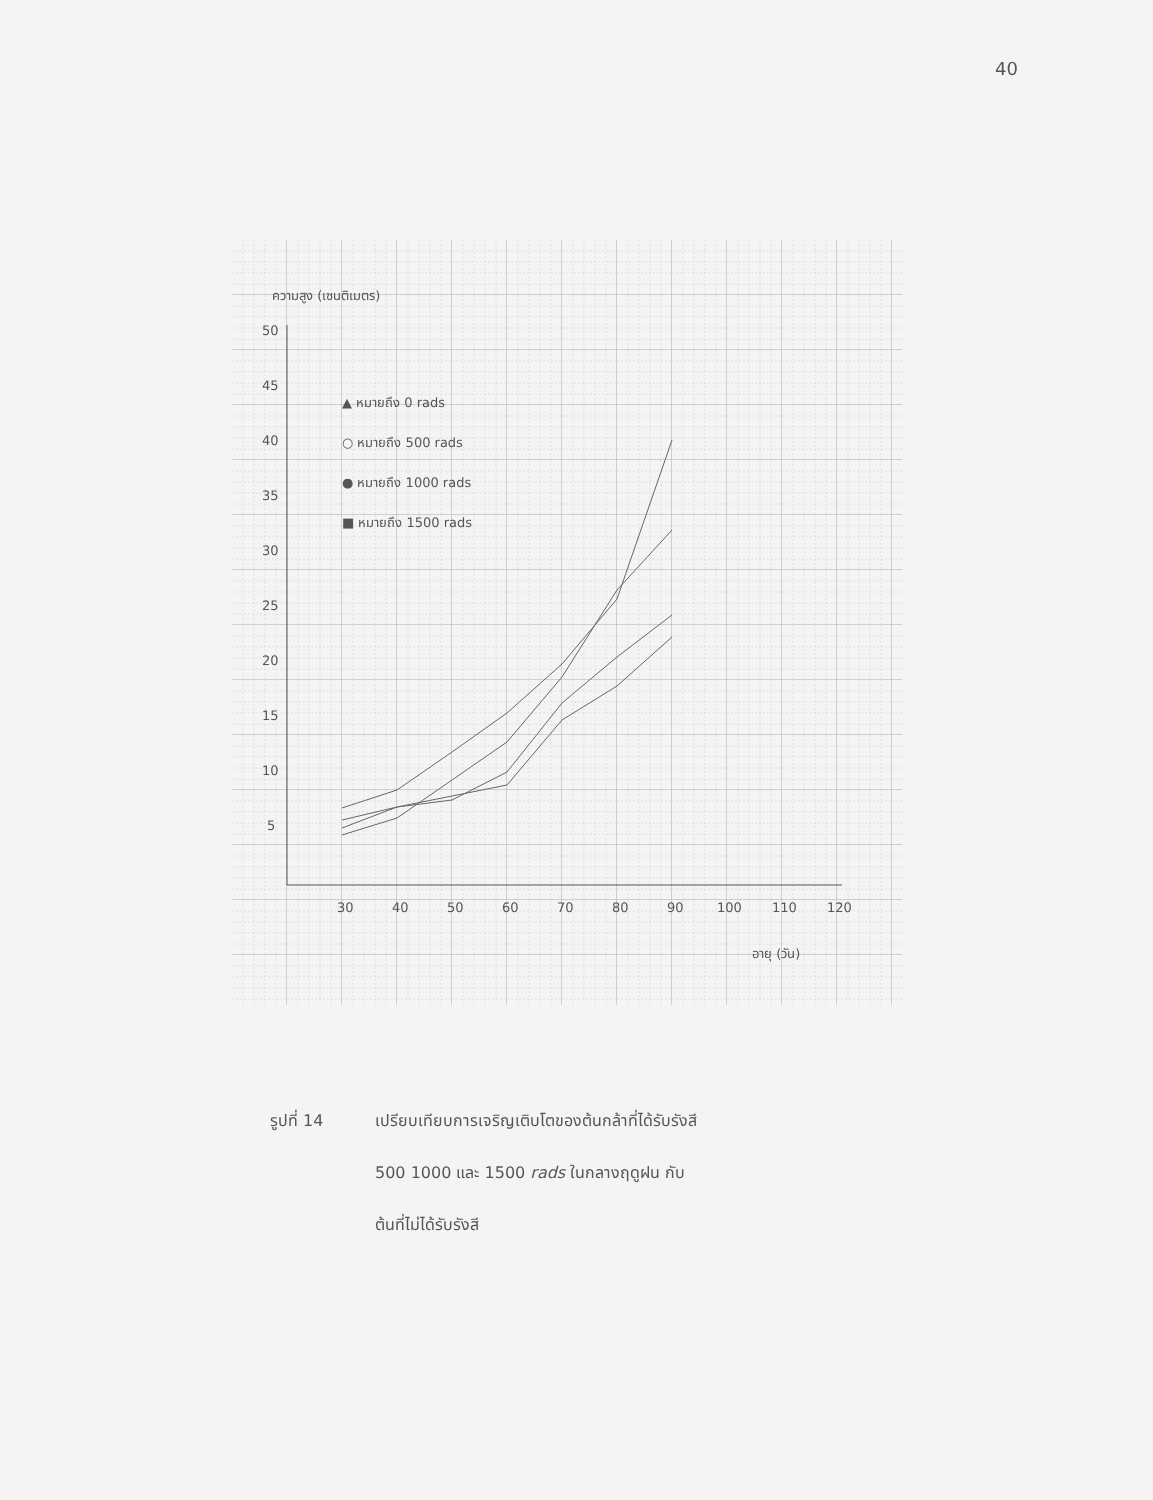40
ความสูง (เซนติเมตร)
50
45
40
35
30
25
20
15
10
5
30
40
50
60
70
80
90
100
110
120
อายุ (วัน)
▲ หมายถึง 0 rads
○ หมายถึง 500 rads
● หมายถึง 1000 rads
■ หมายถึง 1500 rads
รูปที่ 14 เปรียบเทียบการเจริญเติบโตของต้นกล้าที่ได้รับรังสี
500 1000 และ 1500 rads ในกลางฤดูฝน กับ
ต้นที่ไม่ได้รับรังสี